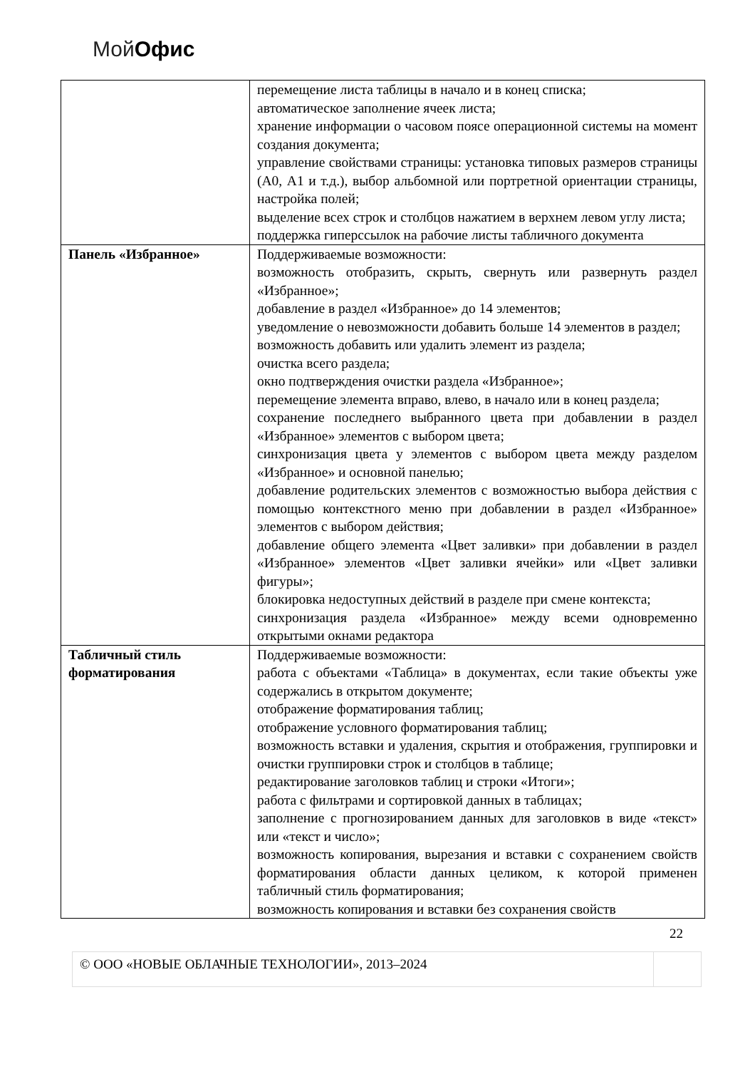Мой Офис
| | перемещение листа таблицы в начало и в конец списка; автоматическое заполнение ячеек листа; хранение информации о часовом поясе операционной системы на момент создания документа; управление свойствами страницы: установка типовых размеров страницы (А0, А1 и т.д.), выбор альбомной или портретной ориентации страницы, настройка полей; выделение всех строк и столбцов нажатием в верхнем левом углу листа; поддержка гиперссылок на рабочие листы табличного документа |
| Панель «Избранное» | Поддерживаемые возможности: возможность отобразить, скрыть, свернуть или развернуть раздел «Избранное»; добавление в раздел «Избранное» до 14 элементов; уведомление о невозможности добавить больше 14 элементов в раздел; возможность добавить или удалить элемент из раздела; очистка всего раздела; окно подтверждения очистки раздела «Избранное»; перемещение элемента вправо, влево, в начало или в конец раздела; сохранение последнего выбранного цвета при добавлении в раздел «Избранное» элементов с выбором цвета; синхронизация цвета у элементов с выбором цвета между разделом «Избранное» и основной панелью; добавление родительских элементов с возможностью выбора действия с помощью контекстного меню при добавлении в раздел «Избранное» элементов с выбором действия; добавление общего элемента «Цвет заливки» при добавлении в раздел «Избранное» элементов «Цвет заливки ячейки» или «Цвет заливки фигуры»; блокировка недоступных действий в разделе при смене контекста; синхронизация раздела «Избранное» между всеми одновременно открытыми окнами редактора |
| Табличный стиль форматирования | Поддерживаемые возможности: работа с объектами «Таблица» в документах, если такие объекты уже содержались в открытом документе; отображение форматирования таблиц; отображение условного форматирования таблиц; возможность вставки и удаления, скрытия и отображения, группировки и очистки группировки строк и столбцов в таблице; редактирование заголовков таблиц и строки «Итоги»; работа с фильтрами и сортировкой данных в таблицах; заполнение с прогнозированием данных для заголовков в виде «текст» или «текст и число»; возможность копирования, вырезания и вставки с сохранением свойств форматирования области данных целиком, к которой применен табличный стиль форматирования; возможность копирования и вставки без сохранения свойств |
22
© ООО «НОВЫЕ ОБЛАЧНЫЕ ТЕХНОЛОГИИ», 2013–2024